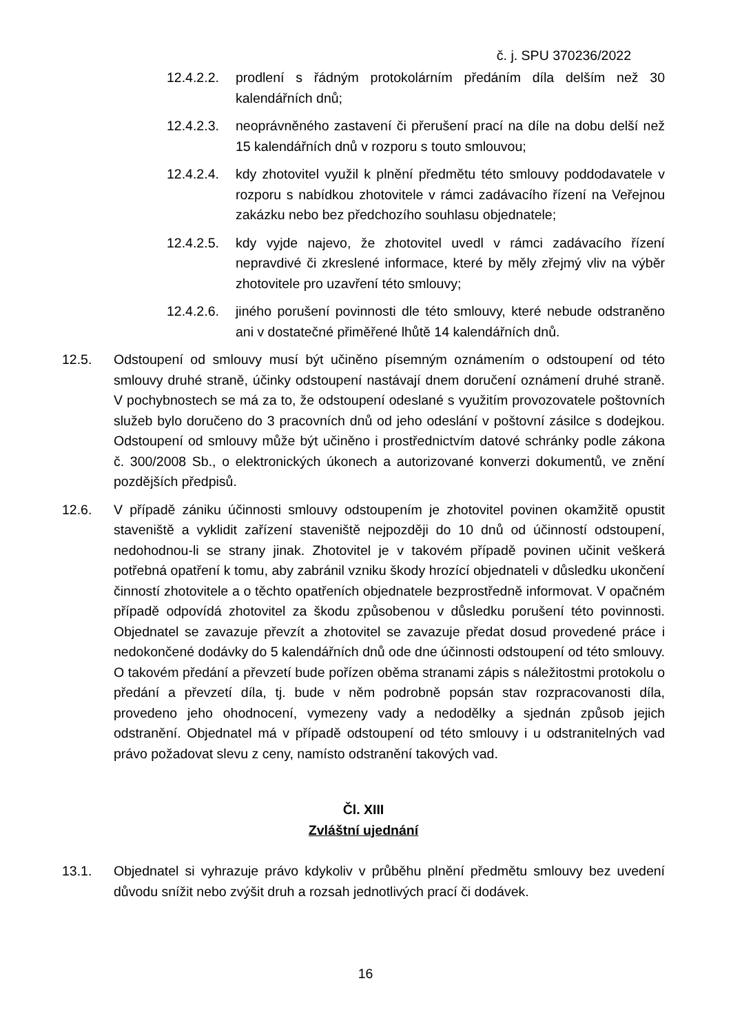č. j. SPU 370236/2022
12.4.2.2.
prodlení s řádným protokolárním předáním díla delším než 30 kalendářních dnů;
12.4.2.3.
neoprávněného zastavení či přerušení prací na díle na dobu delší než 15 kalendářních dnů v rozporu s touto smlouvou;
12.4.2.4.
kdy zhotovitel využil k plnění předmětu této smlouvy poddodavatele v rozporu s nabídkou zhotovitele v rámci zadávacího řízení na Veřejnou zakázku nebo bez předchozího souhlasu objednatele;
12.4.2.5.
kdy vyjde najevo, že zhotovitel uvedl v rámci zadávacího řízení nepravdivé či zkreslené informace, které by měly zřejmý vliv na výběr zhotovitele pro uzavření této smlouvy;
12.4.2.6.
jiného porušení povinnosti dle této smlouvy, které nebude odstraněno ani v dostatečné přiměřené lhůtě 14 kalendářních dnů.
12.5. Odstoupení od smlouvy musí být učiněno písemným oznámením o odstoupení od této smlouvy druhé straně, účinky odstoupení nastávají dnem doručení oznámení druhé straně. V pochybnostech se má za to, že odstoupení odeslané s využitím provozovatele poštovních služeb bylo doručeno do 3 pracovních dnů od jeho odeslání v poštovní zásilce s dodejkou. Odstoupení od smlouvy může být učiněno i prostřednictvím datové schránky podle zákona č. 300/2008 Sb., o elektronických úkonech a autorizované konverzi dokumentů, ve znění pozdějších předpisů.
12.6. V případě zániku účinnosti smlouvy odstoupením je zhotovitel povinen okamžitě opustit staveniště a vyklidit zařízení staveniště nejpozději do 10 dnů od účinností odstoupení, nedohodnou-li se strany jinak. Zhotovitel je v takovém případě povinen učinit veškerá potřebná opatření k tomu, aby zabránil vzniku škody hrozící objednateli v důsledku ukončení činností zhotovitele a o těchto opatřeních objednatele bezprostředně informovat. V opačném případě odpovídá zhotovitel za škodu způsobenou v důsledku porušení této povinnosti. Objednatel se zavazuje převzít a zhotovitel se zavazuje předat dosud provedené práce i nedokončené dodávky do 5 kalendářních dnů ode dne účinnosti odstoupení od této smlouvy. O takovém předání a převzetí bude pořízen oběma stranami zápis s náležitostmi protokolu o předání a převzetí díla, tj. bude v něm podrobně popsán stav rozpracovanosti díla, provedeno jeho ohodnocení, vymezeny vady a nedodělky a sjednán způsob jejich odstranění. Objednatel má v případě odstoupení od této smlouvy i u odstranitelných vad právo požadovat slevu z ceny, namísto odstranění takových vad.
Čl. XIII
Zvláštní ujednání
13.1. Objednatel si vyhrazuje právo kdykoliv v průběhu plnění předmětu smlouvy bez uvedení důvodu snížit nebo zvýšit druh a rozsah jednotlivých prací či dodávek.
16